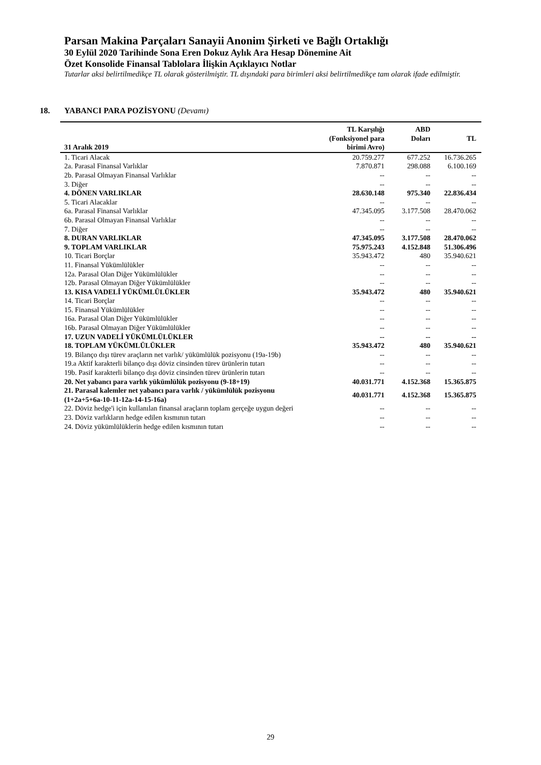Parsan Makina Parçaları Sanayii Anonim Şirketi ve Bağlı Ortaklığı
30 Eylül 2020 Tarihinde Sona Eren Dokuz Aylık Ara Hesap Dönemine Ait
Özet Konsolide Finansal Tablolara İlişkin Açıklayıcı Notlar
Tutarlar aksi belirtilmedikçe TL olarak gösterilmiştir. TL dışındaki para birimleri aksi belirtilmedikçe tam olarak ifade edilmiştir.
18. YABANCI PARA POZİSYONU (Devamı)
| 31 Aralık 2019 | TL Karşılığı (Fonksiyonel para birimi Avro) | ABD Doları | TL |
| --- | --- | --- | --- |
| 1. Ticari Alacak | 20.759.277 | 677.252 | 16.736.265 |
| 2a. Parasal Finansal Varlıklar | 7.870.871 | 298.088 | 6.100.169 |
| 2b. Parasal Olmayan Finansal Varlıklar | -- | -- | -- |
| 3. Diğer | -- | -- | -- |
| 4. DÖNEN VARLIKLAR | 28.630.148 | 975.340 | 22.836.434 |
| 5. Ticari Alacaklar | -- | -- | -- |
| 6a. Parasal Finansal Varlıklar | 47.345.095 | 3.177.508 | 28.470.062 |
| 6b. Parasal Olmayan Finansal Varlıklar | -- | -- | -- |
| 7. Diğer | -- | -- | -- |
| 8. DURAN VARLIKLAR | 47.345.095 | 3.177.508 | 28.470.062 |
| 9. TOPLAM VARLIKLAR | 75.975.243 | 4.152.848 | 51.306.496 |
| 10. Ticari Borçlar | 35.943.472 | 480 | 35.940.621 |
| 11. Finansal Yükümlülükler | -- | -- | -- |
| 12a. Parasal Olan Diğer Yükümlülükler | -- | -- | -- |
| 12b. Parasal Olmayan Diğer Yükümlülükler | -- | -- | -- |
| 13. KISA VADELİ YÜKÜMLÜLÜKLER | 35.943.472 | 480 | 35.940.621 |
| 14. Ticari Borçlar | -- | -- | -- |
| 15. Finansal Yükümlülükler | -- | -- | -- |
| 16a. Parasal Olan Diğer Yükümlülükler | -- | -- | -- |
| 16b. Parasal Olmayan Diğer Yükümlülükler | -- | -- | -- |
| 17. UZUN VADELİ YÜKÜMLÜLÜKLER | -- | -- | -- |
| 18. TOPLAM YÜKÜMLÜLÜKLER | 35.943.472 | 480 | 35.940.621 |
| 19. Bilanço dışı türev araçların net varlık/ yükümlülük pozisyonu (19a-19b) | -- | -- | -- |
| 19.a Aktif karakterli bilanço dışı döviz cinsinden türev ürünlerin tutarı | -- | -- | -- |
| 19b. Pasif karakterli bilanço dışı döviz cinsinden türev ürünlerin tutarı | -- | -- | -- |
| 20. Net yabancı para varlık yükümlülük pozisyonu (9-18+19) | 40.031.771 | 4.152.368 | 15.365.875 |
| 21. Parasal kalemler net yabancı para varlık / yükümlülük pozisyonu (1+2a+5+6a-10-11-12a-14-15-16a) | 40.031.771 | 4.152.368 | 15.365.875 |
| 22. Döviz hedge'i için kullanılan finansal araçların toplam gerçeğe uygun değeri | -- | -- | -- |
| 23. Döviz varlıkların hedge edilen kısmının tutarı | -- | -- | -- |
| 24. Döviz yükümlülüklerin hedge edilen kısmının tutarı | -- | -- | -- |
29